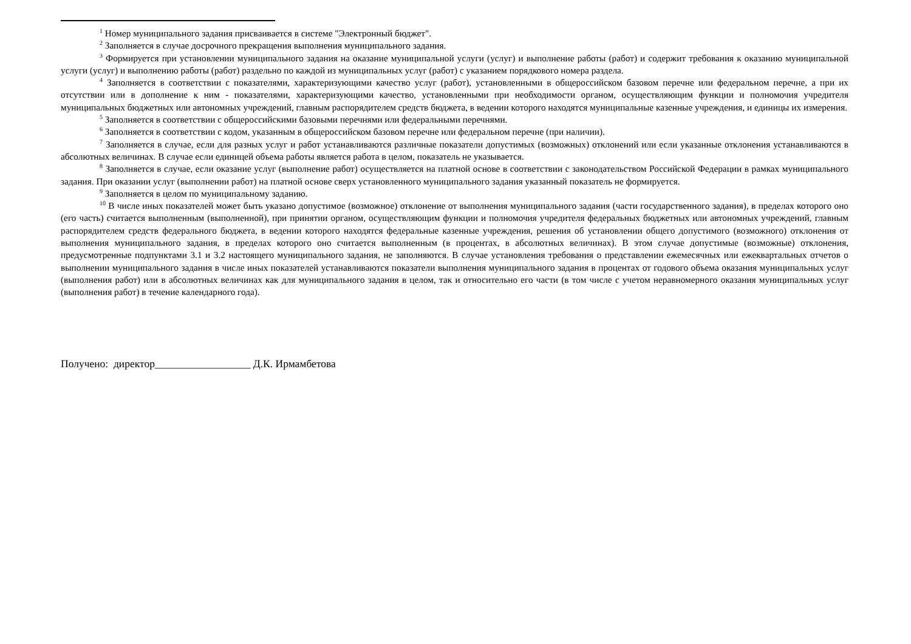<sup>1</sup> Номер муниципального задания присваивается в системе "Электронный бюджет".
<sup>2</sup> Заполняется в случае досрочного прекращения выполнения муниципального задания.
<sup>3</sup> Формируется при установлении муниципального задания на оказание муниципальной услуги (услуг) и выполнение работы (работ) и содержит требования к оказанию муниципальной услуги (услуг) и выполнению работы (работ) раздельно по каждой из муниципальных услуг (работ) с указанием порядкового номера раздела.
<sup>4</sup> Заполняется в соответствии с показателями, характеризующими качество услуг (работ), установленными в общероссийском базовом перечне или федеральном перечне, а при их отсутствии или в дополнение к ним - показателями, характеризующими качество, установленными при необходимости органом, осуществляющим функции и полномочия учредителя муниципальных бюджетных или автономных учреждений, главным распорядителем средств бюджета, в ведении которого находятся муниципальные казенные учреждения, и единицы их измерения.
<sup>5</sup> Заполняется в соответствии с общероссийскими базовыми перечнями или федеральными перечнями.
<sup>6</sup> Заполняется в соответствии с кодом, указанным в общероссийском базовом перечне или федеральном перечне (при наличии).
<sup>7</sup> Заполняется в случае, если для разных услуг и работ устанавливаются различные показатели допустимых (возможных) отклонений или если указанные отклонения устанавливаются в абсолютных величинах. В случае если единицей объема работы является работа в целом, показатель не указывается.
<sup>8</sup> Заполняется в случае, если оказание услуг (выполнение работ) осуществляется на платной основе в соответствии с законодательством Российской Федерации в рамках муниципального задания. При оказании услуг (выполнении работ) на платной основе сверх установленного муниципального задания указанный показатель не формируется.
<sup>9</sup> Заполняется в целом по муниципальному заданию.
<sup>10</sup> В числе иных показателей может быть указано допустимое (возможное) отклонение от выполнения муниципального задания (части государственного задания), в пределах которого оно (его часть) считается выполненным (выполненной), при принятии органом, осуществляющим функции и полномочия учредителя федеральных бюджетных или автономных учреждений, главным распорядителем средств федерального бюджета, в ведении которого находятся федеральные казенные учреждения, решения об установлении общего допустимого (возможного) отклонения от выполнения муниципального задания, в пределах которого оно считается выполненным (в процентах, в абсолютных величинах). В этом случае допустимые (возможные) отклонения, предусмотренные подпунктами 3.1 и 3.2 настоящего муниципального задания, не заполняются. В случае установления требования о представлении ежемесячных или ежеквартальных отчетов о выполнении муниципального задания в числе иных показателей устанавливаются показатели выполнения муниципального задания в процентах от годового объема оказания муниципальных услуг (выполнения работ) или в абсолютных величинах как для муниципального задания в целом, так и относительно его части (в том числе с учетом неравномерного оказания муниципальных услуг (выполнения работ) в течение календарного года).
Получено: директор__________________ Д.К. Ирмамбетова